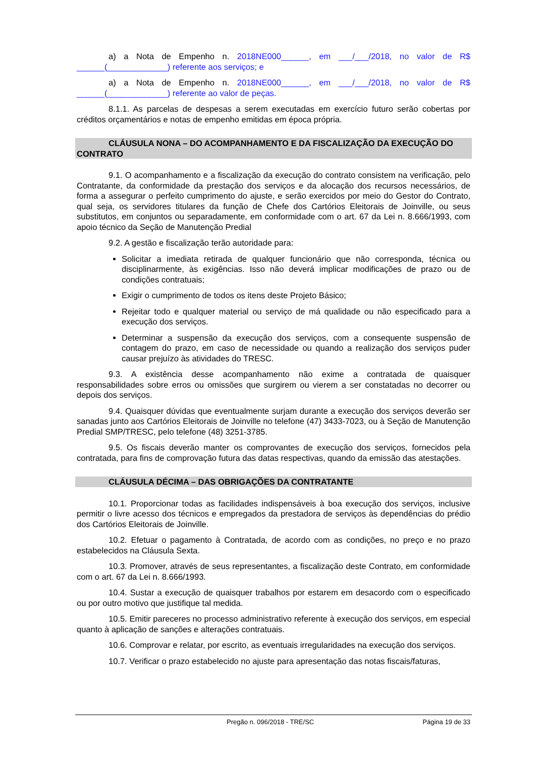a) a Nota de Empenho n. 2018NE000______, em ___/___/2018, no valor de R$ ______(_____________) referente aos serviços; e
a) a Nota de Empenho n. 2018NE000______, em ___/___/2018, no valor de R$ ______(_____________) referente ao valor de peças.
8.1.1. As parcelas de despesas a serem executadas em exercício futuro serão cobertas por créditos orçamentários e notas de empenho emitidas em época própria.
CLÁUSULA NONA – DO ACOMPANHAMENTO E DA FISCALIZAÇÃO DA EXECUÇÃO DO CONTRATO
9.1. O acompanhamento e a fiscalização da execução do contrato consistem na verificação, pelo Contratante, da conformidade da prestação dos serviços e da alocação dos recursos necessários, de forma a assegurar o perfeito cumprimento do ajuste, e serão exercidos por meio do Gestor do Contrato, qual seja, os servidores titulares da função de Chefe dos Cartórios Eleitorais de Joinville, ou seus substitutos, em conjuntos ou separadamente, em conformidade com o art. 67 da Lei n. 8.666/1993, com apoio técnico da Seção de Manutenção Predial
9.2. A gestão e fiscalização terão autoridade para:
Solicitar a imediata retirada de qualquer funcionário que não corresponda, técnica ou disciplinarmente, às exigências. Isso não deverá implicar modificações de prazo ou de condições contratuais;
Exigir o cumprimento de todos os itens deste Projeto Básico;
Rejeitar todo e qualquer material ou serviço de má qualidade ou não especificado para a execução dos serviços.
Determinar a suspensão da execução dos serviços, com a consequente suspensão de contagem do prazo, em caso de necessidade ou quando a realização dos serviços puder causar prejuízo às atividades do TRESC.
9.3. A existência desse acompanhamento não exime a contratada de quaisquer responsabilidades sobre erros ou omissões que surgirem ou vierem a ser constatadas no decorrer ou depois dos serviços.
9.4. Quaisquer dúvidas que eventualmente surjam durante a execução dos serviços deverão ser sanadas junto aos Cartórios Eleitorais de Joinville no telefone (47) 3433-7023, ou à Seção de Manutenção Predial SMP/TRESC, pelo telefone (48) 3251-3785.
9.5. Os fiscais deverão manter os comprovantes de execução dos serviços, fornecidos pela contratada, para fins de comprovação futura das datas respectivas, quando da emissão das atestações.
CLÁUSULA DÉCIMA – DAS OBRIGAÇÕES DA CONTRATANTE
10.1. Proporcionar todas as facilidades indispensáveis à boa execução dos serviços, inclusive permitir o livre acesso dos técnicos e empregados da prestadora de serviços às dependências do prédio dos Cartórios Eleitorais de Joinville.
10.2. Efetuar o pagamento à Contratada, de acordo com as condições, no preço e no prazo estabelecidos na Cláusula Sexta.
10.3. Promover, através de seus representantes, a fiscalização deste Contrato, em conformidade com o art. 67 da Lei n. 8.666/1993.
10.4. Sustar a execução de quaisquer trabalhos por estarem em desacordo com o especificado ou por outro motivo que justifique tal medida.
10.5. Emitir pareceres no processo administrativo referente à execução dos serviços, em especial quanto à aplicação de sanções e alterações contratuais.
10.6. Comprovar e relatar, por escrito, as eventuais irregularidades na execução dos serviços.
10.7. Verificar o prazo estabelecido no ajuste para apresentação das notas fiscais/faturas,
Pregão n. 096/2018 - TRE/SC Página 19 de 33